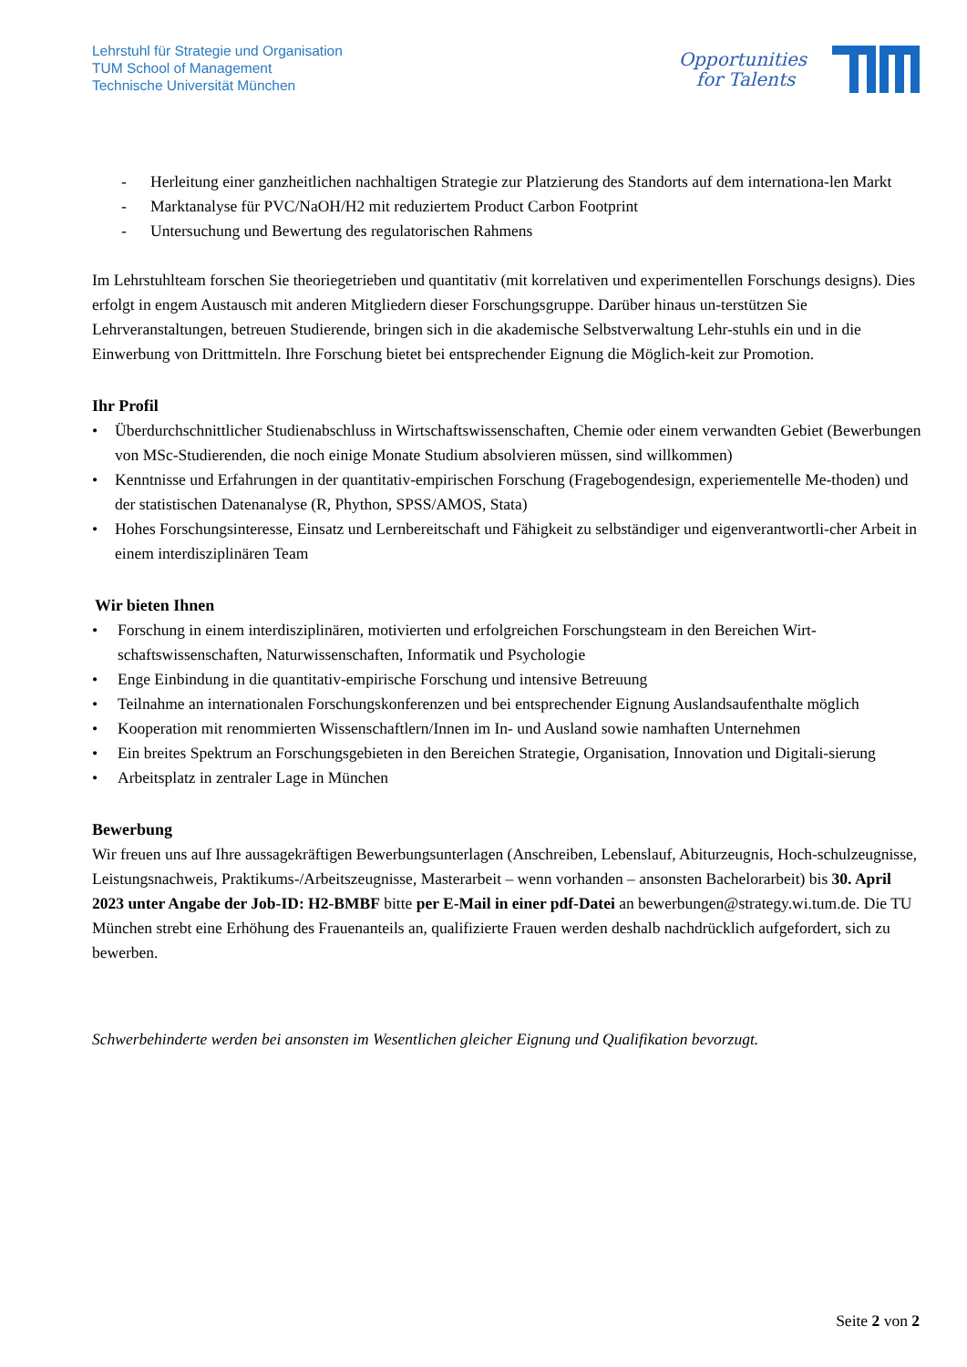Lehrstuhl für Strategie und Organisation
TUM School of Management
Technische Universität München
Opportunities
for Talents
- Herleitung einer ganzheitlichen nachhaltigen Strategie zur Platzierung des Standorts auf dem internationa-len Markt
- Marktanalyse für PVC/NaOH/H2 mit reduziertem Product Carbon Footprint
- Untersuchung und Bewertung des regulatorischen Rahmens
Im Lehrstuhlteam forschen Sie theoriegetrieben und quantitativ (mit korrelativen und experimentellen Forschungs designs). Dies erfolgt in engem Austausch mit anderen Mitgliedern dieser Forschungsgruppe. Darüber hinaus un-terstützen Sie Lehrveranstaltungen, betreuen Studierende, bringen sich in die akademische Selbstverwaltung Lehr-stuhls ein und in die Einwerbung von Drittmitteln. Ihre Forschung bietet bei entsprechender Eignung die Möglich-keit zur Promotion.
Ihr Profil
• Überdurchschnittlicher Studienabschluss in Wirtschaftswissenschaften, Chemie oder einem verwandten Gebiet (Bewerbungen von MSc-Studierenden, die noch einige Monate Studium absolvieren müssen, sind willkommen)
• Kenntnisse und Erfahrungen in der quantitativ-empirischen Forschung (Fragebogendesign, experiementelle Me-thoden) und der statistischen Datenanalyse (R, Phython, SPSS/AMOS, Stata)
• Hohes Forschungsinteresse, Einsatz und Lernbereitschaft und Fähigkeit zu selbständiger und eigenverantwortli-cher Arbeit in einem interdisziplinären Team
Wir bieten Ihnen
• Forschung in einem interdisziplinären, motivierten und erfolgreichen Forschungsteam in den Bereichen Wirt-schaftswissenschaften, Naturwissenschaften, Informatik und Psychologie
• Enge Einbindung in die quantitativ-empirische Forschung und intensive Betreuung
• Teilnahme an internationalen Forschungskonferenzen und bei entsprechender Eignung Auslandsaufenthalte möglich
• Kooperation mit renommierten Wissenschaftlern/Innen im In- und Ausland sowie namhaften Unternehmen
• Ein breites Spektrum an Forschungsgebieten in den Bereichen Strategie, Organisation, Innovation und Digitali-sierung
• Arbeitsplatz in zentraler Lage in München
Bewerbung
Wir freuen uns auf Ihre aussagekräftigen Bewerbungsunterlagen (Anschreiben, Lebenslauf, Abiturzeugnis, Hoch-schulzeugnisse, Leistungsnachweis, Praktikums-/Arbeitszeugnisse, Masterarbeit – wenn vorhanden – ansonsten Bachelorarbeit) bis 30. April 2023 unter Angabe der Job-ID: H2-BMBF bitte per E-Mail in einer pdf-Datei an bewerbungen@strategy.wi.tum.de. Die TU München strebt eine Erhöhung des Frauenanteils an, qualifizierte Frauen werden deshalb nachdrücklich aufgefordert, sich zu bewerben.
Schwerbehinderte werden bei ansonsten im Wesentlichen gleicher Eignung und Qualifikation bevorzugt.
Seite 2 von 2